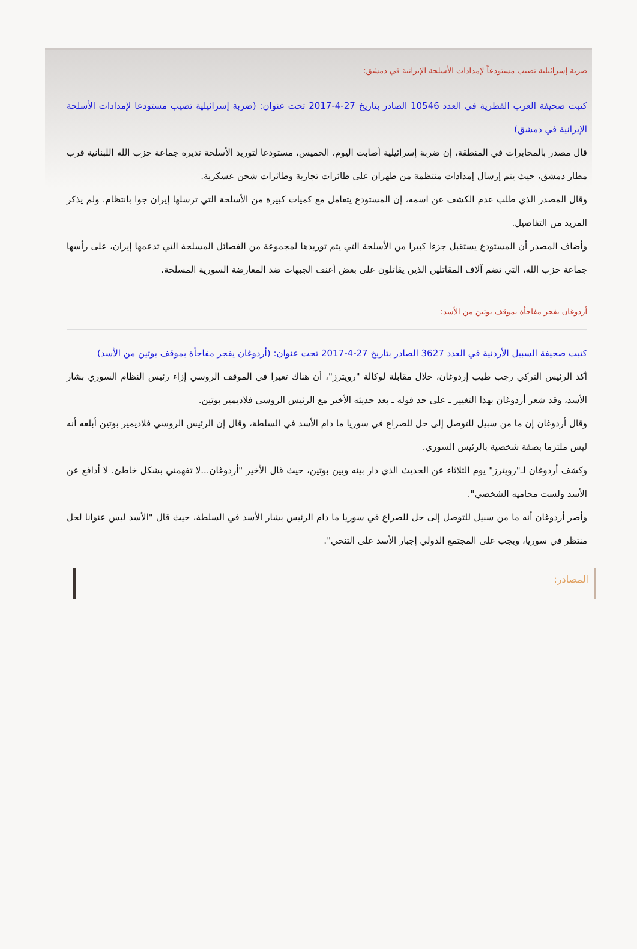ضربة إسرائيلية تصيب مستودعاً لإمدادات الأسلحة الإيرانية في دمشق:
كتبت صحيفة العرب القطرية في العدد 10546 الصادر بتاريخ 27-4-2017 تحت عنوان: (ضربة إسرائيلية تصيب مستودعا لإمدادات الأسلحة الإيرانية في دمشق)
قال مصدر بالمخابرات في المنطقة، إن ضربة إسرائيلية أصابت اليوم، الخميس، مستودعا لتوريد الأسلحة تديره جماعة حزب الله اللبنانية قرب مطار دمشق، حيث يتم إرسال إمدادات منتظمة من طهران على طائرات تجارية وطائرات شحن عسكرية.
وقال المصدر الذي طلب عدم الكشف عن اسمه، إن المستودع يتعامل مع كميات كبيرة من الأسلحة التي ترسلها إيران جوا بانتظام. ولم يذكر المزيد من التفاصيل.
وأضاف المصدر أن المستودع يستقبل جزءا كبيرا من الأسلحة التي يتم توريدها لمجموعة من الفصائل المسلحة التي تدعمها إيران، على رأسها جماعة حزب الله، التي تضم آلاف المقاتلين الذين يقاتلون على بعض أعنف الجبهات ضد المعارضة السورية المسلحة.
أردوغان يفجر مفاجأة بموقف بوتين من الأسد:
كتبت صحيفة السبيل الأردنية في العدد 3627 الصادر بتاريخ 27-4-2017 تحت عنوان: (أردوغان يفجر مفاجأة بموقف بوتين من الأسد)
أكد الرئيس التركي رجب طيب إردوغان، خلال مقابلة لوكالة "رويترز"، أن هناك تغيرا في الموقف الروسي إزاء رئيس النظام السوري بشار الأسد، وقد شعر أردوغان بهذا التغيير ـ على حد قوله ـ بعد حديثه الأخير مع الرئيس الروسي فلاديمير بوتين.
وقال أردوغان إن ما من سبيل للتوصل إلى حل للصراع في سوريا ما دام الأسد في السلطة، وقال إن الرئيس الروسي فلاديمير بوتين أبلغه أنه ليس ملتزما بصفة شخصية بالرئيس السوري.
وكشف أردوغان لـ"رويترز" يوم الثلاثاء عن الحديث الذي دار بينه وبين بوتين، حيث قال الأخير "أردوغان...لا تفهمني بشكل خاطئ. لا أدافع عن الأسد ولست محاميه الشخصي".
وأصر أردوغان أنه ما من سبيل للتوصل إلى حل للصراع في سوريا ما دام الرئيس بشار الأسد في السلطة، حيث قال "الأسد ليس عنوانا لحل منتظر في سوريا، ويجب على المجتمع الدولي إجبار الأسد على التنحي".
المصادر: